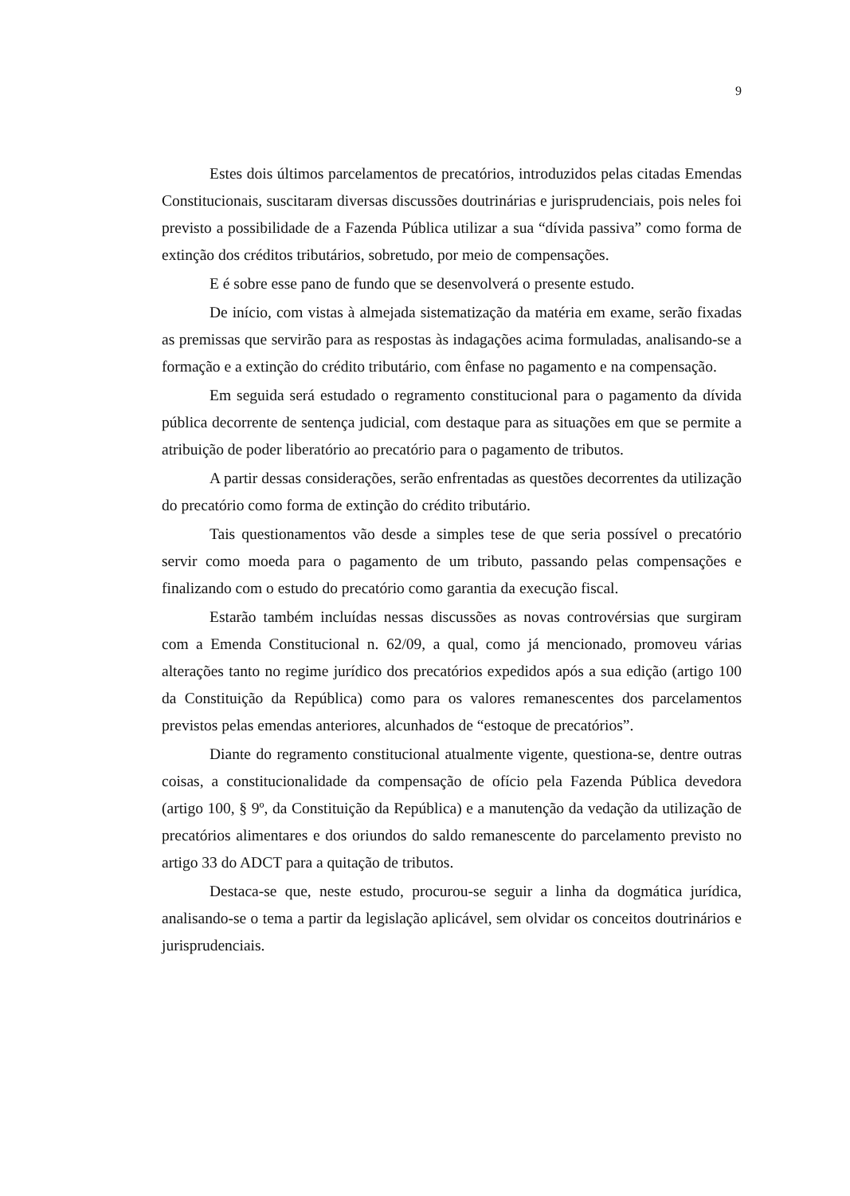9
Estes dois últimos parcelamentos de precatórios, introduzidos pelas citadas Emendas Constitucionais, suscitaram diversas discussões doutrinárias e jurisprudenciais, pois neles foi previsto a possibilidade de a Fazenda Pública utilizar a sua “dívida passiva” como forma de extinção dos créditos tributários, sobretudo, por meio de compensações.
E é sobre esse pano de fundo que se desenvolverá o presente estudo.
De início, com vistas à almejada sistematização da matéria em exame, serão fixadas as premissas que servirão para as respostas às indagações acima formuladas, analisando-se a formação e a extinção do crédito tributário, com ênfase no pagamento e na compensação.
Em seguida será estudado o regramento constitucional para o pagamento da dívida pública decorrente de sentença judicial, com destaque para as situações em que se permite a atribuição de poder liberatório ao precatório para o pagamento de tributos.
A partir dessas considerações, serão enfrentadas as questões decorrentes da utilização do precatório como forma de extinção do crédito tributário.
Tais questionamentos vão desde a simples tese de que seria possível o precatório servir como moeda para o pagamento de um tributo, passando pelas compensações e finalizando com o estudo do precatório como garantia da execução fiscal.
Estarão também incluídas nessas discussões as novas controvérsias que surgiram com a Emenda Constitucional n. 62/09, a qual, como já mencionado, promoveu várias alterações tanto no regime jurídico dos precatórios expedidos após a sua edição (artigo 100 da Constituição da República) como para os valores remanescentes dos parcelamentos previstos pelas emendas anteriores, alcunhados de “estoque de precatórios”.
Diante do regramento constitucional atualmente vigente, questiona-se, dentre outras coisas, a constitucionalidade da compensação de ofício pela Fazenda Pública devedora (artigo 100, § 9º, da Constituição da República) e a manutenção da vedação da utilização de precatórios alimentares e dos oriundos do saldo remanescente do parcelamento previsto no artigo 33 do ADCT para a quitação de tributos.
Destaca-se que, neste estudo, procurou-se seguir a linha da dogmática jurídica, analisando-se o tema a partir da legislação aplicável, sem olvidar os conceitos doutrinários e jurisprudenciais.